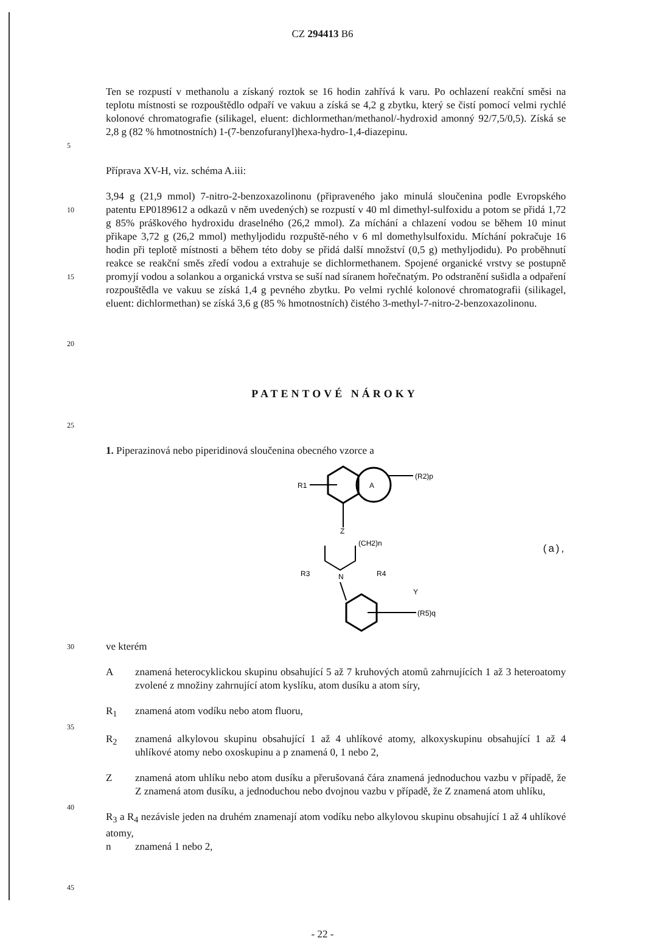CZ 294413 B6
5
Ten se rozpustí v methanolu a získaný roztok se 16 hodin zahřívá k varu. Po ochlazení reakční směsi na teplotu místnosti se rozpouštědlo odpaří ve vakuu a získá se 4,2 g zbytku, který se čistí pomocí velmi rychlé kolonové chromatografie (silikagel, eluent: dichlormethan/methanol/-hydroxid amonný 92/7,5/0,5). Získá se 2,8 g (82 % hmotnostních) 1-(7-benzofuranyl)hexa-hydro-1,4-diazepinu.
Příprava XV-H, viz. schéma A.iii:
10
15
20
3,94 g (21,9 mmol) 7-nitro-2-benzoxazolinonu (připraveného jako minulá sloučenina podle Evropského patentu EP0189612 a odkazů v něm uvedených) se rozpustí v 40 ml dimethyl-sulfoxidu a potom se přidá 1,72 g 85% práškového hydroxidu draselného (26,2 mmol). Za míchání a chlazení vodou se během 10 minut přikape 3,72 g (26,2 mmol) methyljodidu rozpuště-ného v 6 ml domethylsulfoxidu. Míchání pokračuje 16 hodin při teplotě místnosti a během této doby se přidá další množství (0,5 g) methyljodidu). Po proběhnutí reakce se reakční směs zředí vodou a extrahuje se dichlormethanem. Spojené organické vrstvy se postupně promyjí vodou a solankou a organická vrstva se suší nad síranem hořečnatým. Po odstranění sušidla a odpaření rozpouštědla ve vakuu se získá 1,4 g pevného zbytku. Po velmi rychlé kolonové chromatografii (silikagel, eluent: dichlormethan) se získá 3,6 g (85 % hmotnostních) čistého 3-methyl-7-nitro-2-benzoxazolinonu.
PATENTOVÉ NÁROKY
25
1. Piperazinová nebo piperidinová sloučenina obecného vzorce a
A
R1
(R2)p
Z
(CH2)n
R3
N
R4
Y
(R5)q
(a),
30
35
40
45
ve kterém
Aznamená heterocyklickou skupinu obsahující 5 až 7 kruhových atomů zahrnujících 1 až 3 heteroatomy zvolené z množiny zahrnující atom kyslíku, atom dusíku a atom síry,
R<sub>1</sub> znamená atom vodíku nebo atom fluoru,
R<sub>2</sub> znamená alkylovou skupinu obsahující 1 až 4 uhlíkové atomy, alkoxyskupinu obsahující 1 až 4 uhlíkové atomy nebo oxoskupinu a p znamená 0, 1 nebo 2,
Zznamená atom uhlíku nebo atom dusíku a přerušovaná čára znamená jednoduchou vazbu v případě, že Z znamená atom dusíku, a jednoduchou nebo dvojnou vazbu v případě, že Z znamená atom uhlíku,
R<sub>3</sub> a R<sub>4</sub> nezávisle jeden na druhém znamenají atom vodíku nebo alkylovou skupinu obsahující 1 až 4 uhlíkové atomy,
n znamená 1 nebo 2,
- 22 -